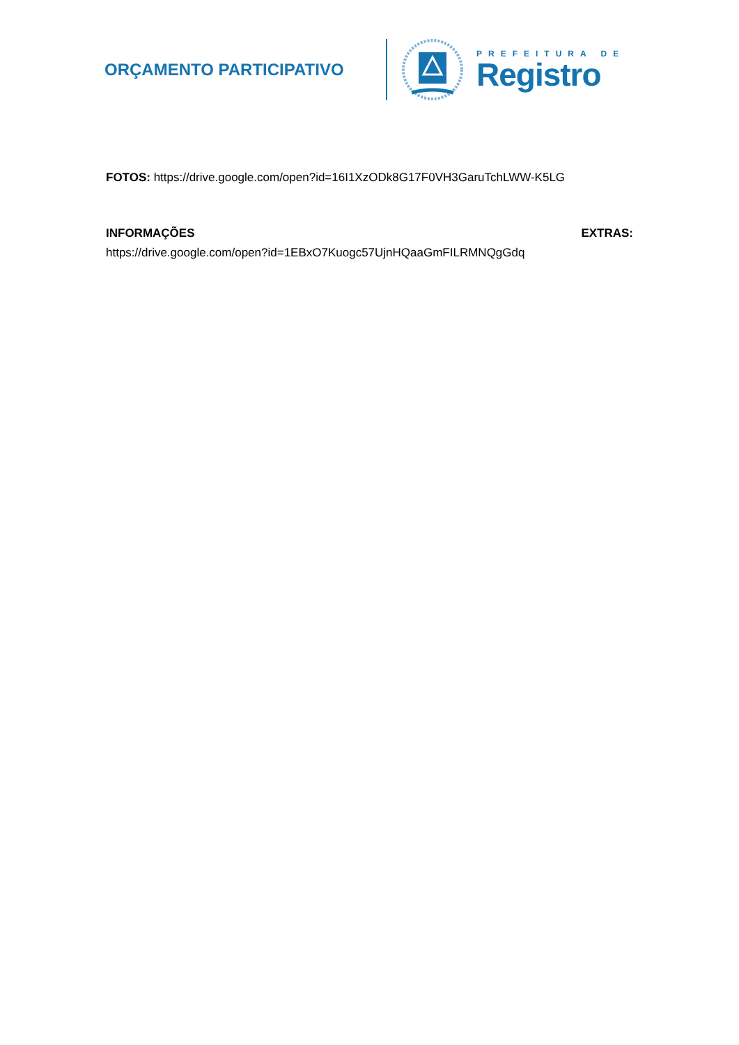ORÇAMENTO PARTICIPATIVO
PREFEITURA DE
Registro
FOTOS: https://drive.google.com/open?id=16I1XzODk8G17F0VH3GaruTchLWW-K5LG
INFORMAÇÕES EXTRAS:
https://drive.google.com/open?id=1EBxO7Kuogc57UjnHQaaGmFILRMNQgGdq